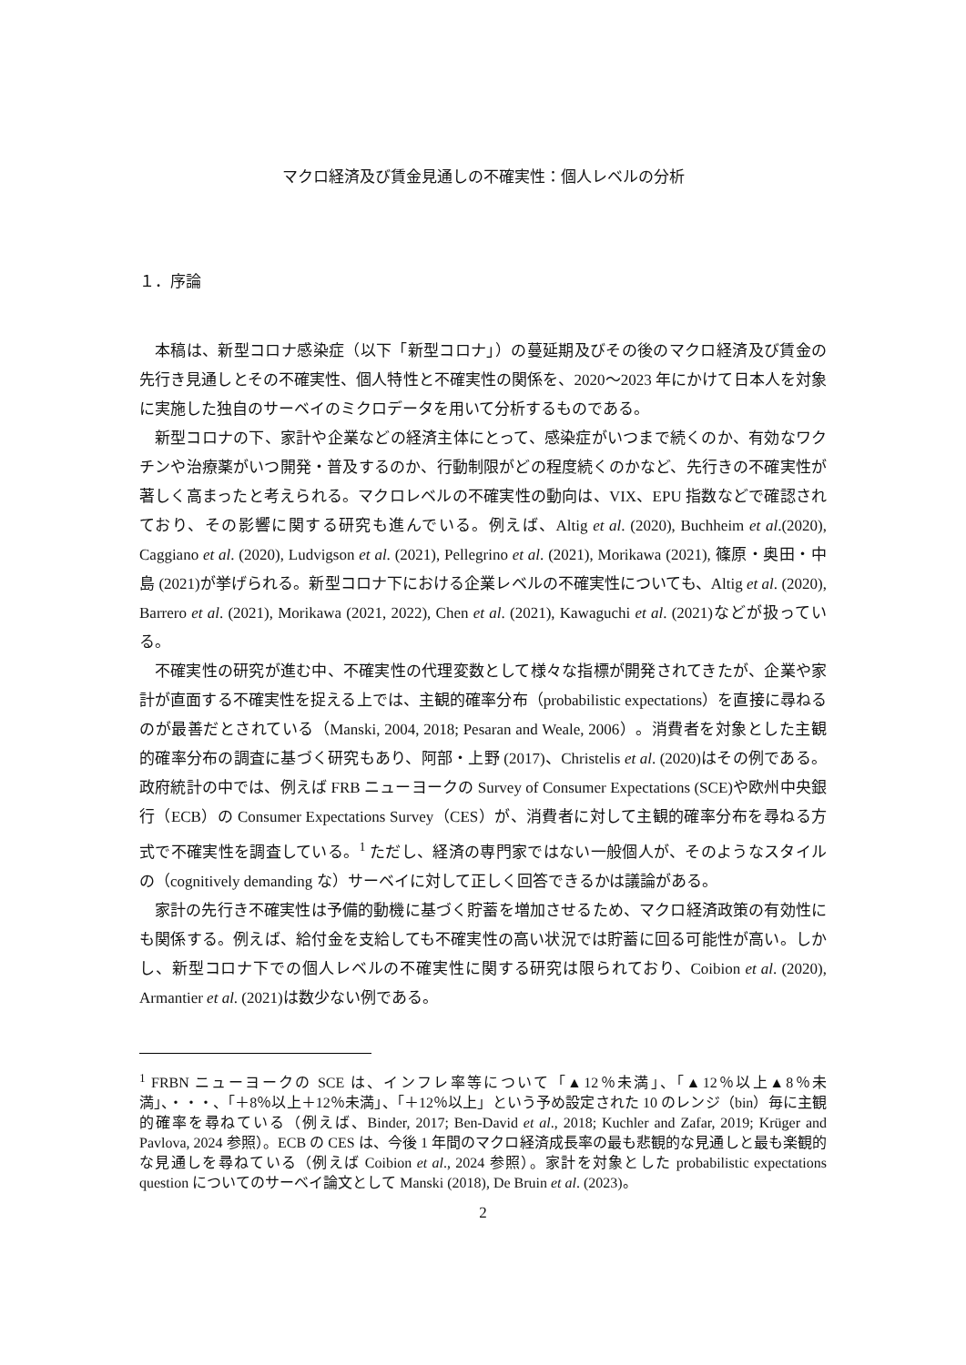マクロ経済及び賃金見通しの不確実性：個人レベルの分析
１．序論
本稿は、新型コロナ感染症（以下「新型コロナ」）の蔓延期及びその後のマクロ経済及び賃金の先行き見通しとその不確実性、個人特性と不確実性の関係を、2020～2023 年にかけて日本人を対象に実施した独自のサーベイのミクロデータを用いて分析するものである。
新型コロナの下、家計や企業などの経済主体にとって、感染症がいつまで続くのか、有効なワクチンや治療薬がいつ開発・普及するのか、行動制限がどの程度続くのかなど、先行きの不確実性が著しく高まったと考えられる。マクロレベルの不確実性の動向は、VIX、EPU 指数などで確認されており、その影響に関する研究も進んでいる。例えば、Altig et al. (2020), Buchheim et al.(2020), Caggiano et al. (2020), Ludvigson et al. (2021), Pellegrino et al. (2021), Morikawa (2021), 篠原・奥田・中島 (2021)が挙げられる。新型コロナ下における企業レベルの不確実性についても、Altig et al. (2020), Barrero et al. (2021), Morikawa (2021, 2022), Chen et al. (2021), Kawaguchi et al. (2021)などが扱っている。
不確実性の研究が進む中、不確実性の代理変数として様々な指標が開発されてきたが、企業や家計が直面する不確実性を捉える上では、主観的確率分布（probabilistic expectations）を直接に尋ねるのが最善だとされている（Manski, 2004, 2018; Pesaran and Weale, 2006）。消費者を対象とした主観的確率分布の調査に基づく研究もあり、阿部・上野 (2017)、Christelis et al. (2020)はその例である。政府統計の中では、例えば FRB ニューヨークの Survey of Consumer Expectations (SCE)や欧州中央銀行（ECB）の Consumer Expectations Survey（CES）が、消費者に対して主観的確率分布を尋ねる方式で不確実性を調査している。<sup>1</sup> ただし、経済の専門家ではない一般個人が、そのようなスタイルの（cognitively demanding な）サーベイに対して正しく回答できるかは議論がある。
家計の先行き不確実性は予備的動機に基づく貯蓄を増加させるため、マクロ経済政策の有効性にも関係する。例えば、給付金を支給しても不確実性の高い状況では貯蓄に回る可能性が高い。しかし、新型コロナ下での個人レベルの不確実性に関する研究は限られており、Coibion et al. (2020), Armantier et al. (2021)は数少ない例である。
<sup>1</sup> FRBN ニューヨークの SCE は、インフレ率等について「▲12％未満」、「▲12％以上▲8％未満」、・・・、「＋8％以上＋12％未満」、「＋12％以上」という予め設定された 10 のレンジ（bin）毎に主観的確率を尋ねている（例えば、Binder, 2017; Ben-David et al., 2018; Kuchler and Zafar, 2019; Krüger and Pavlova, 2024 参照）。ECB の CES は、今後 1 年間のマクロ経済成長率の最も悲観的な見通しと最も楽観的な見通しを尋ねている（例えば Coibion et al., 2024 参照）。家計を対象とした probabilistic expectations question についてのサーベイ論文として Manski (2018), De Bruin et al. (2023)。
2